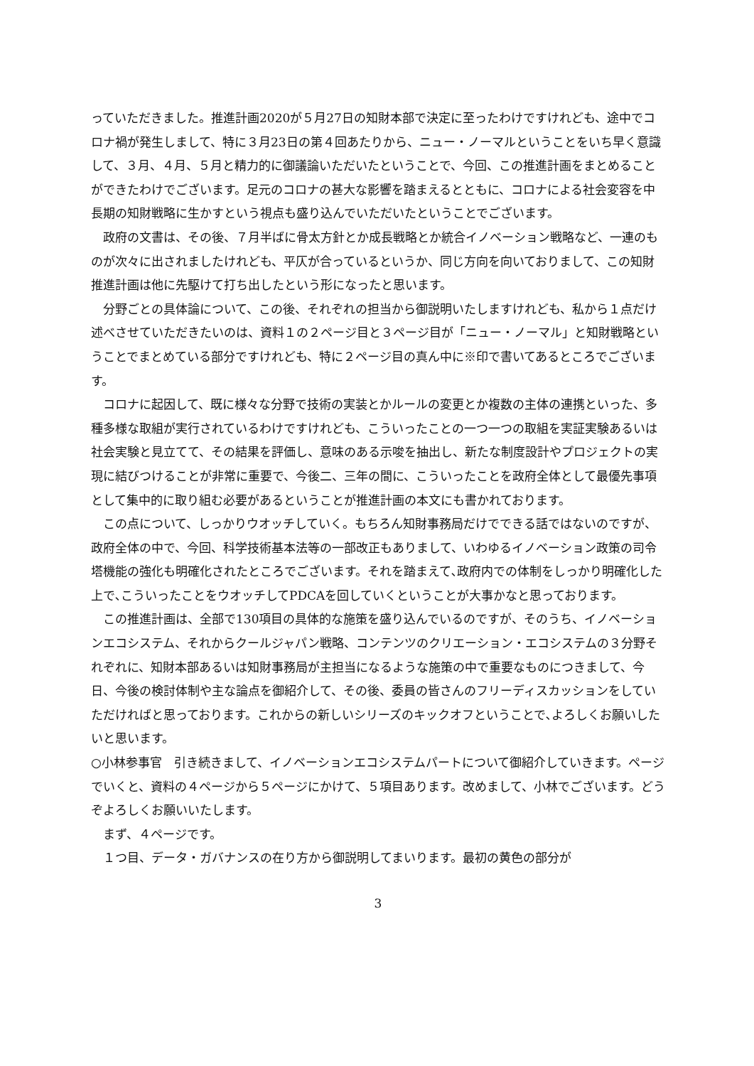っていただきました。推進計画2020が５月27日の知財本部で決定に至ったわけですけれども、途中でコロナ禍が発生しまして、特に３月23日の第４回あたりから、ニュー・ノーマルということをいち早く意識して、３月、４月、５月と精力的に御議論いただいたということで、今回、この推進計画をまとめることができたわけでございます。足元のコロナの甚大な影響を踏まえるとともに、コロナによる社会変容を中長期の知財戦略に生かすという視点も盛り込んでいただいたということでございます。
政府の文書は、その後、７月半ばに骨太方針とか成長戦略とか統合イノベーション戦略など、一連のものが次々に出されましたけれども、平仄が合っているというか、同じ方向を向いておりまして、この知財推進計画は他に先駆けて打ち出したという形になったと思います。
分野ごとの具体論について、この後、それぞれの担当から御説明いたしますけれども、私から１点だけ述べさせていただきたいのは、資料１の２ページ目と３ページ目が「ニュー・ノーマル」と知財戦略ということでまとめている部分ですけれども、特に２ページ目の真ん中に※印で書いてあるところでございます。
コロナに起因して、既に様々な分野で技術の実装とかルールの変更とか複数の主体の連携といった、多種多様な取組が実行されているわけですけれども、こういったことの一つ一つの取組を実証実験あるいは社会実験と見立てて、その結果を評価し、意味のある示唆を抽出し、新たな制度設計やプロジェクトの実現に結びつけることが非常に重要で、今後二、三年の間に、こういったことを政府全体として最優先事項として集中的に取り組む必要があるということが推進計画の本文にも書かれております。
この点について、しっかりウオッチしていく。もちろん知財事務局だけでできる話ではないのですが、政府全体の中で、今回、科学技術基本法等の一部改正もありまして、いわゆるイノベーション政策の司令塔機能の強化も明確化されたところでございます。それを踏まえて､政府内での体制をしっかり明確化した上で､こういったことをウオッチしてPDCAを回していくということが大事かなと思っております。
この推進計画は、全部で130項目の具体的な施策を盛り込んでいるのですが、そのうち、イノベーションエコシステム、それからクールジャパン戦略、コンテンツのクリエーション・エコシステムの３分野それぞれに、知財本部あるいは知財事務局が主担当になるような施策の中で重要なものにつきまして、今日、今後の検討体制や主な論点を御紹介して、その後、委員の皆さんのフリーディスカッションをしていただければと思っております。これからの新しいシリーズのキックオフということで､よろしくお願いしたいと思います。
○小林参事官　引き続きまして、イノベーションエコシステムパートについて御紹介していきます。ページでいくと、資料の４ページから５ページにかけて、５項目あります。改めまして、小林でございます。どうぞよろしくお願いいたします。
まず、４ページです。
１つ目、データ・ガバナンスの在り方から御説明してまいります。最初の黄色の部分が
3